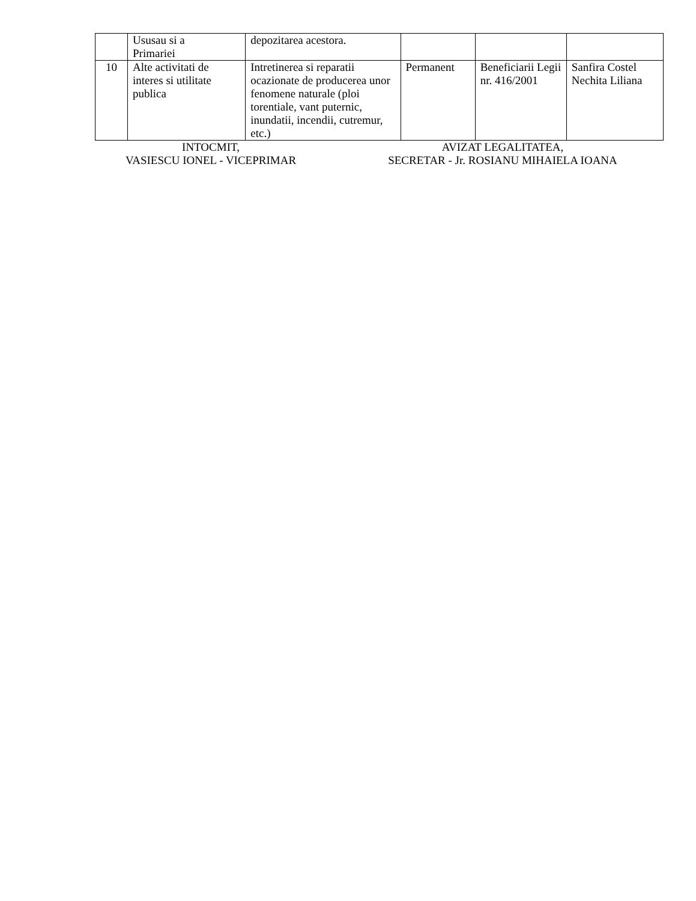| | Ususau si a Primariei | depozitarea acestora. | | | |
| 10 | Alte activitati de interes si utilitate publica | Intretinerea si reparatii ocazionate de producerea unor fenomene naturale (ploi torentiale, vant puternic, inundatii, incendii, cutremur, etc.) | Permanent | Beneficiarii Legii nr. 416/2001 | Sanfira Costel Nechita Liliana |
INTOCMIT,
VASIESCU IONEL - VICEPRIMAR
AVIZAT LEGALITATEA,
SECRETAR - Jr. ROSIANU MIHAIELA IOANA